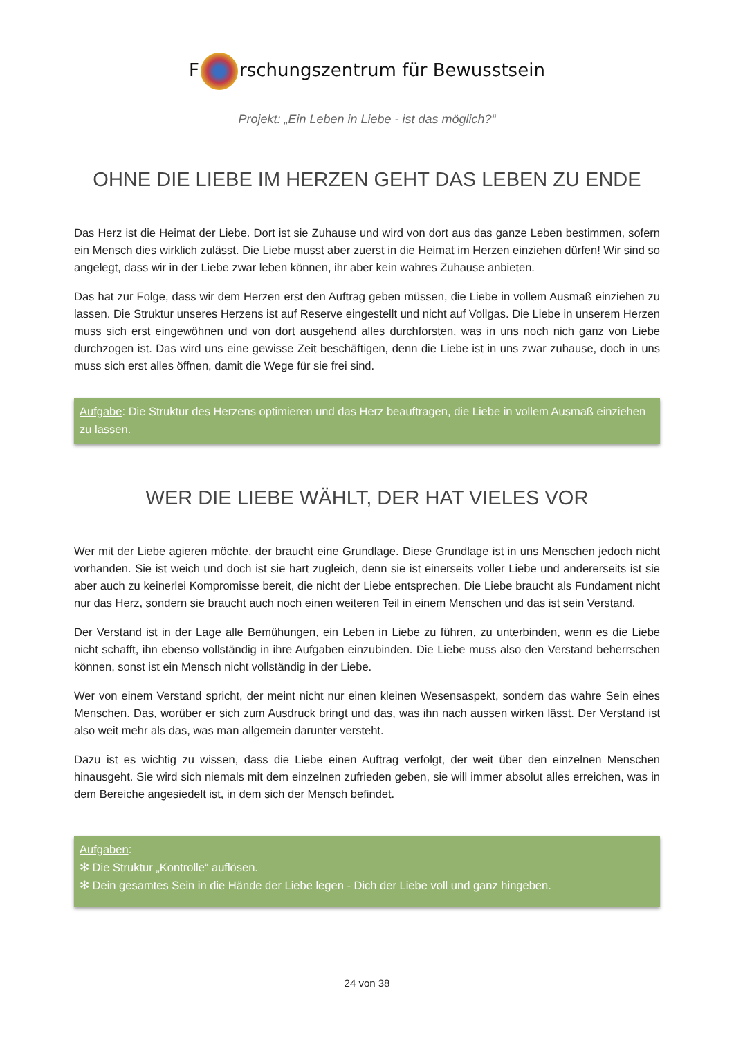F rschungszentrum für Bewusstsein
Projekt: „Ein Leben in Liebe - ist das möglich?“
OHNE DIE LIEBE IM HERZEN GEHT DAS LEBEN ZU ENDE
Das Herz ist die Heimat der Liebe. Dort ist sie Zuhause und wird von dort aus das ganze Leben bestimmen, sofern ein Mensch dies wirklich zulässt. Die Liebe musst aber zuerst in die Heimat im Herzen einziehen dürfen! Wir sind so angelegt, dass wir in der Liebe zwar leben können, ihr aber kein wahres Zuhause anbieten.
Das hat zur Folge, dass wir dem Herzen erst den Auftrag geben müssen, die Liebe in vollem Ausmaß einziehen zu lassen. Die Struktur unseres Herzens ist auf Reserve eingestellt und nicht auf Vollgas. Die Liebe in unserem Herzen muss sich erst eingewöhnen und von dort ausgehend alles durchforsten, was in uns noch nich ganz von Liebe durchzogen ist. Das wird uns eine gewisse Zeit beschäftigen, denn die Liebe ist in uns zwar zuhause, doch in uns muss sich erst alles öffnen, damit die Wege für sie frei sind.
Aufgabe: Die Struktur des Herzens optimieren und das Herz beauftragen, die Liebe in vollem Ausmaß einziehen zu lassen.
WER DIE LIEBE WÄHLT, DER HAT VIELES VOR
Wer mit der Liebe agieren möchte, der braucht eine Grundlage. Diese Grundlage ist in uns Menschen jedoch nicht vorhanden. Sie ist weich und doch ist sie hart zugleich, denn sie ist einerseits voller Liebe und andererseits ist sie aber auch zu keinerlei Kompromisse bereit, die nicht der Liebe entsprechen. Die Liebe braucht als Fundament nicht nur das Herz, sondern sie braucht auch noch einen weiteren Teil in einem Menschen und das ist sein Verstand.
Der Verstand ist in der Lage alle Bemühungen, ein Leben in Liebe zu führen, zu unterbinden, wenn es die Liebe nicht schafft, ihn ebenso vollständig in ihre Aufgaben einzubinden. Die Liebe muss also den Verstand beherrschen können, sonst ist ein Mensch nicht vollständig in der Liebe.
Wer von einem Verstand spricht, der meint nicht nur einen kleinen Wesensaspekt, sondern das wahre Sein eines Menschen. Das, worüber er sich zum Ausdruck bringt und das, was ihn nach aussen wirken lässt. Der Verstand ist also weit mehr als das, was man allgemein darunter versteht.
Dazu ist es wichtig zu wissen, dass die Liebe einen Auftrag verfolgt, der weit über den einzelnen Menschen hinausgeht. Sie wird sich niemals mit dem einzelnen zufrieden geben, sie will immer absolut alles erreichen, was in dem Bereiche angesiedelt ist, in dem sich der Mensch befindet.
Aufgaben:
✻ Die Struktur „Kontrolle“ auflösen.
✻ Dein gesamtes Sein in die Hände der Liebe legen - Dich der Liebe voll und ganz hingeben.
24 von 38